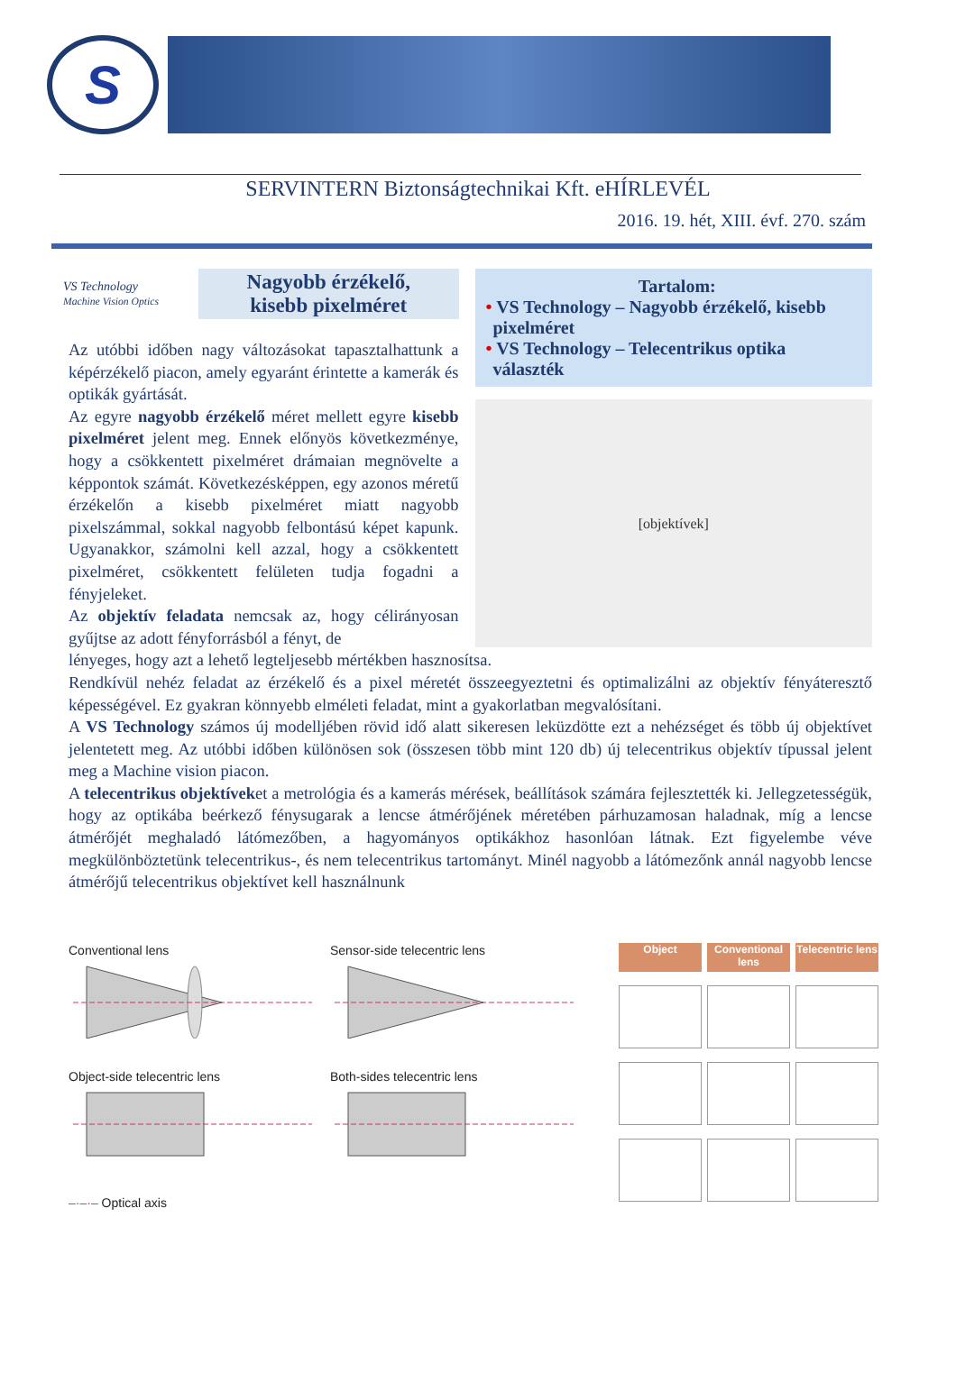S
SERVINTERN Biztonságtechnikai Kft. eHÍRLEVÉL
2016. 19. hét, XIII. évf. 270. szám
VS Technology
Machine Vision Optics
Nagyobb érzékelő,
kisebb pixelméret
Az utóbbi időben nagy változásokat tapasztalhattunk a képérzékelő piacon, amely egyaránt érintette a kamerák és optikák gyártását.
Az egyre nagyobb érzékelő méret mellett egyre kisebb pixelméret jelent meg. Ennek előnyös következménye, hogy a csökkentett pixelméret drámaian megnövelte a képpontok számát. Következésképpen, egy azonos méretű érzékelőn a kisebb pixelméret miatt nagyobb pixelszámmal, sokkal nagyobb felbontású képet kapunk. Ugyanakkor, számolni kell azzal, hogy a csökkentett pixelméret, csökkentett felületen tudja fogadni a fényjeleket.
Az objektív feladata nemcsak az, hogy célirányosan gyűjtse az adott fényforrásból a fényt, de
Tartalom:
• VS Technology – Nagyobb érzékelő, kisebb
pixelméret
• VS Technology – Telecentrikus optika
választék
[objektívek]
lényeges, hogy azt a lehető legteljesebb mértékben hasznosítsa.
Rendkívül nehéz feladat az érzékelő és a pixel méretét összeegyeztetni és optimalizálni az objektív fényáteresztő képességével. Ez gyakran könnyebb elméleti feladat, mint a gyakorlatban megvalósítani.
A VS Technology számos új modelljében rövid idő alatt sikeresen leküzdötte ezt a nehézséget és több új objektívet jelentetett meg. Az utóbbi időben különösen sok (összesen több mint 120 db) új telecentrikus objektív típussal jelent meg a Machine vision piacon.
A telecentrikus objektíveket a metrológia és a kamerás mérések, beállítások számára fejlesztették ki. Jellegzetességük, hogy az optikába beérkező fénysugarak a lencse átmérőjének méretében párhuzamosan haladnak, míg a lencse átmérőjét meghaladó látómezőben, a hagyományos optikákhoz hasonlóan látnak. Ezt figyelembe véve megkülönböztetünk telecentrikus-, és nem telecentrikus tartományt. Minél nagyobb a látómezőnk annál nagyobb lencse átmérőjű telecentrikus objektívet kell használnunk
Conventional lens Sensor-side telecentric lens
Object-side telecentric lens Both-sides telecentric lens
–·–·– Optical axis
Object
Conventional lens
Telecentric lens